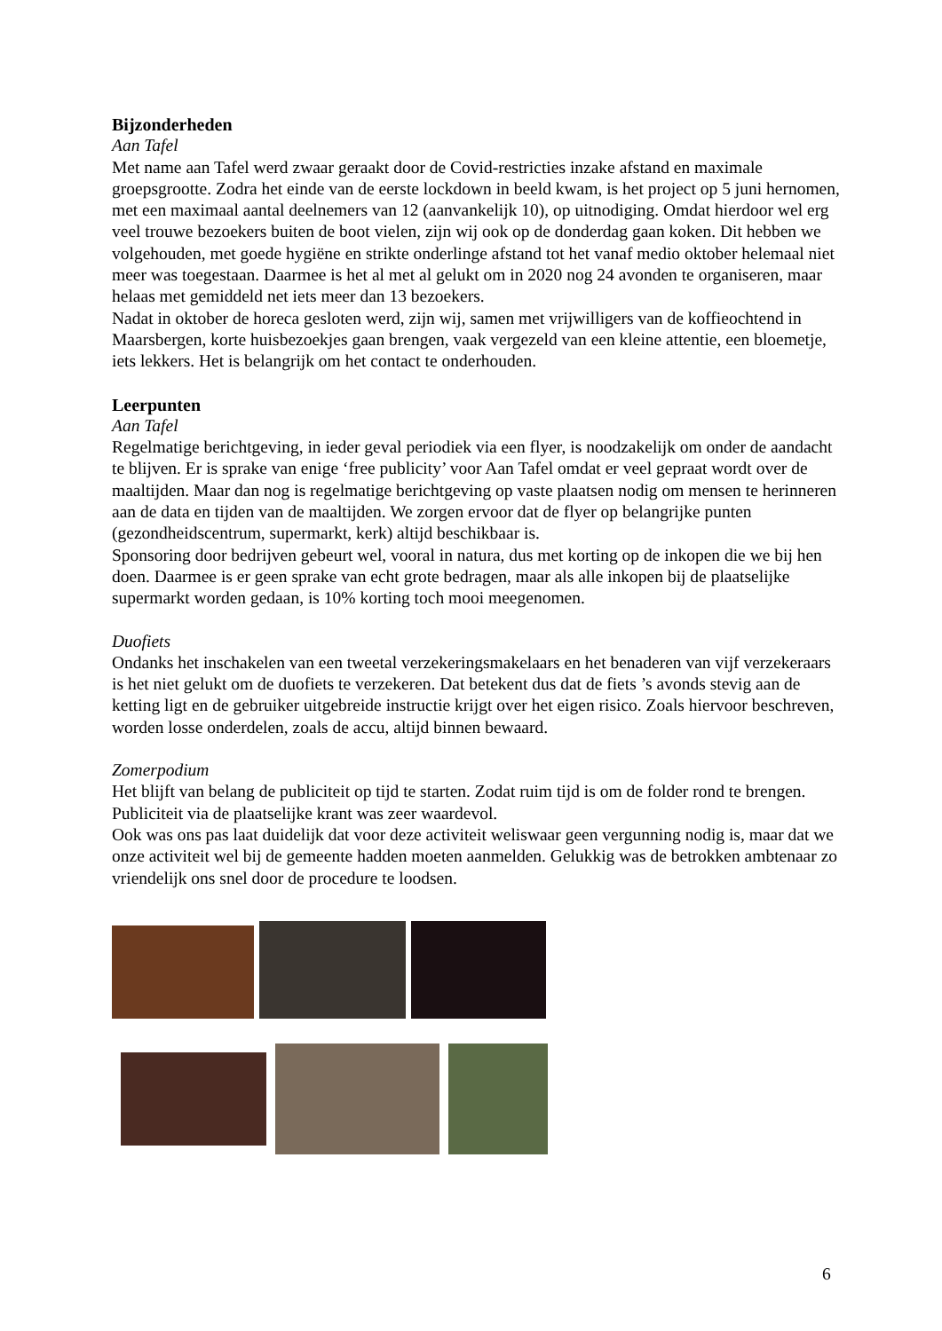Bijzonderheden
Aan Tafel
Met name aan Tafel werd zwaar geraakt door de Covid-restricties inzake afstand en maximale groepsgrootte. Zodra het einde van de eerste lockdown in beeld kwam, is het project op 5 juni hernomen, met een maximaal aantal deelnemers van 12 (aanvankelijk 10), op uitnodiging. Omdat hierdoor wel erg veel trouwe bezoekers buiten de boot vielen, zijn wij ook op de donderdag gaan koken. Dit hebben we volgehouden, met goede hygiëne en strikte onderlinge afstand tot het vanaf medio oktober helemaal niet meer was toegestaan. Daarmee is het al met al gelukt om in 2020 nog 24 avonden te organiseren, maar helaas met gemiddeld net iets meer dan 13 bezoekers.
Nadat in oktober de horeca gesloten werd, zijn wij, samen met vrijwilligers van de koffieochtend in Maarsbergen, korte huisbezoekjes gaan brengen, vaak vergezeld van een kleine attentie, een bloemetje, iets lekkers. Het is belangrijk om het contact te onderhouden.
Leerpunten
Aan Tafel
Regelmatige berichtgeving, in ieder geval periodiek via een flyer, is noodzakelijk om onder de aandacht te blijven. Er is sprake van enige ‘free publicity’ voor Aan Tafel omdat er veel gepraat wordt over de maaltijden. Maar dan nog is regelmatige berichtgeving op vaste plaatsen nodig om mensen te herinneren aan de data en tijden van de maaltijden. We zorgen ervoor dat de flyer op belangrijke punten (gezondheidscentrum, supermarkt, kerk) altijd beschikbaar is.
Sponsoring door bedrijven gebeurt wel, vooral in natura, dus met korting op de inkopen die we bij hen doen. Daarmee is er geen sprake van echt grote bedragen, maar als alle inkopen bij de plaatselijke supermarkt worden gedaan, is 10% korting toch mooi meegenomen.
Duofiets
Ondanks het inschakelen van een tweetal verzekeringsmakelaars en het benaderen van vijf verzekeraars is het niet gelukt om de duofiets te verzekeren. Dat betekent dus dat de fiets ’s avonds stevig aan de ketting ligt en de gebruiker uitgebreide instructie krijgt over het eigen risico. Zoals hiervoor beschreven, worden losse onderdelen, zoals de accu, altijd binnen bewaard.
Zomerpodium
Het blijft van belang de publiciteit op tijd te starten. Zodat ruim tijd is om de folder rond te brengen. Publiciteit via de plaatselijke krant was zeer waardevol.
Ook was ons pas laat duidelijk dat voor deze activiteit weliswaar geen vergunning nodig is, maar dat we onze activiteit wel bij de gemeente hadden moeten aanmelden. Gelukkig was de betrokken ambtenaar zo vriendelijk ons snel door de procedure te loodsen.
6